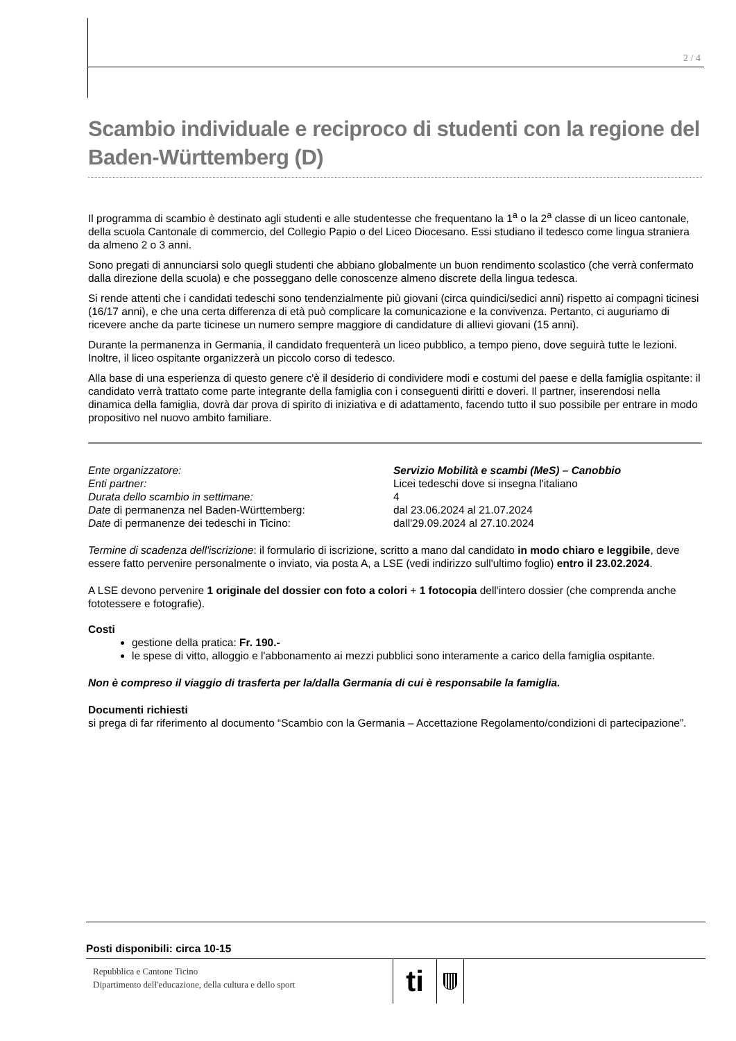2 / 4
Scambio individuale e reciproco di studenti con la regione del Baden-Württemberg (D)
Il programma di scambio è destinato agli studenti e alle studentesse che frequentano la 1<sup>a</sup> o la 2<sup>a</sup> classe di un liceo cantonale, della scuola Cantonale di commercio, del Collegio Papio o del Liceo Diocesano. Essi studiano il tedesco come lingua straniera da almeno 2 o 3 anni.
Sono pregati di annunciarsi solo quegli studenti che abbiano globalmente un buon rendimento scolastico (che verrà confermato dalla direzione della scuola) e che posseggano delle conoscenze almeno discrete della lingua tedesca.
Si rende attenti che i candidati tedeschi sono tendenzialmente più giovani (circa quindici/sedici anni) rispetto ai compagni ticinesi (16/17 anni), e che una certa differenza di età può complicare la comunicazione e la convivenza. Pertanto, ci auguriamo di ricevere anche da parte ticinese un numero sempre maggiore di candidature di allievi giovani (15 anni).
Durante la permanenza in Germania, il candidato frequenterà un liceo pubblico, a tempo pieno, dove seguirà tutte le lezioni. Inoltre, il liceo ospitante organizzerà un piccolo corso di tedesco.
Alla base di una esperienza di questo genere c'è il desiderio di condividere modi e costumi del paese e della famiglia ospitante: il candidato verrà trattato come parte integrante della famiglia con i conseguenti diritti e doveri. Il partner, inserendosi nella dinamica della famiglia, dovrà dar prova di spirito di iniziativa e di adattamento, facendo tutto il suo possibile per entrare in modo propositivo nel nuovo ambito familiare.
Ente organizzatore:
Servizio Mobilità e scambi (MeS) – Canobbio
Enti partner:
Licei tedeschi dove si insegna l'italiano
Durata dello scambio in settimane:
4
Date di permanenza nel Baden-Württemberg:
dal 23.06.2024 al 21.07.2024
Date di permanenze dei tedeschi in Ticino:
dall'29.09.2024 al 27.10.2024
Termine di scadenza dell'iscrizione: il formulario di iscrizione, scritto a mano dal candidato in modo chiaro e leggibile, deve essere fatto pervenire personalmente o inviato, via posta A, a LSE (vedi indirizzo sull'ultimo foglio) entro il 23.02.2024.
A LSE devono pervenire 1 originale del dossier con foto a colori + 1 fotocopia dell'intero dossier (che comprenda anche fototessere e fotografie).
Costi
gestione della pratica: Fr. 190.-
le spese di vitto, alloggio e l'abbonamento ai mezzi pubblici sono interamente a carico della famiglia ospitante.
Non è compreso il viaggio di trasferta per la/dalla Germania di cui è responsabile la famiglia.
Documenti richiesti
si prega di far riferimento al documento “Scambio con la Germania – Accettazione Regolamento/condizioni di partecipazione”.
Posti disponibili: circa 10-15
Repubblica e Cantone Ticino
Dipartimento dell'educazione, della cultura e dello sport
ti